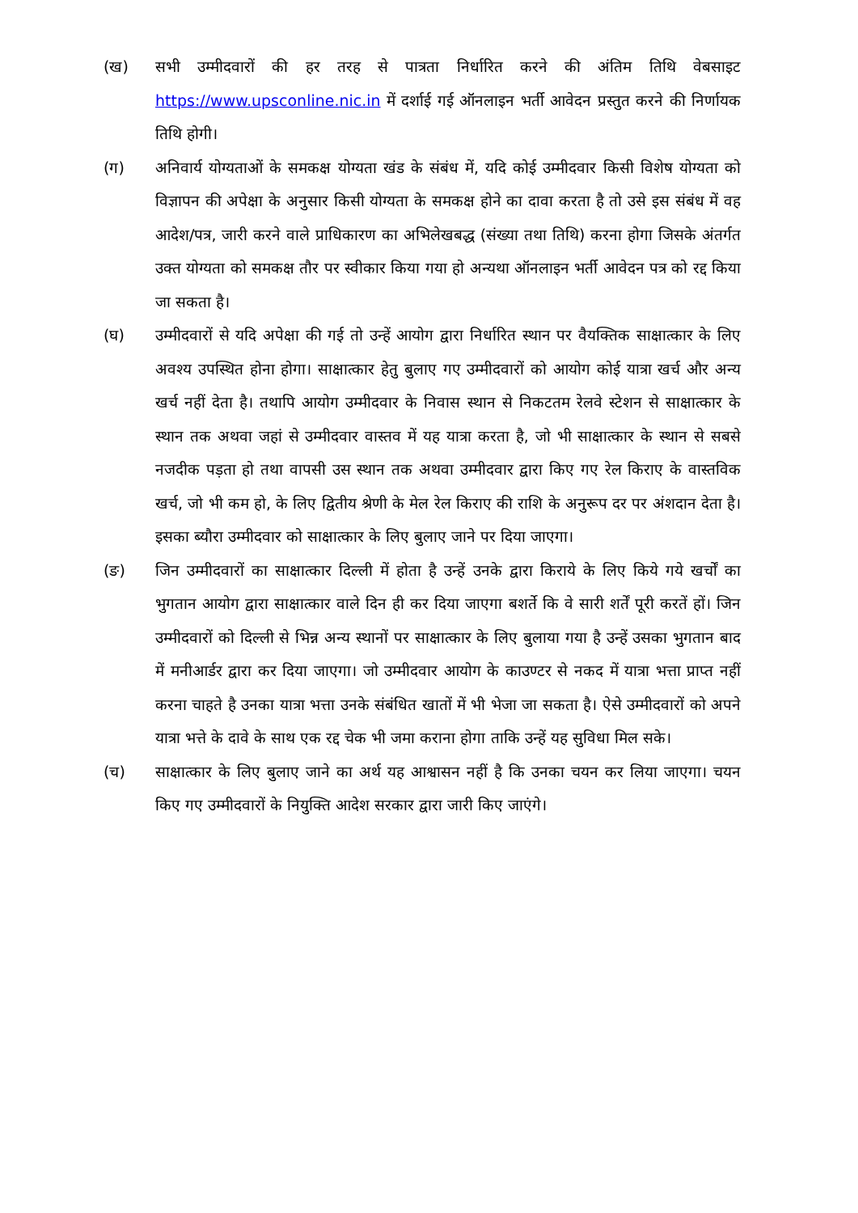(ख) सभी उम्मीदवारों की हर तरह से पात्रता निर्धारित करने की अंतिम तिथि वेबसाइट https://www.upsconline.nic.in में दर्शाई गई ऑनलाइन भर्ती आवेदन प्रस्तुत करने की निर्णायक तिथि होगी।
(ग) अनिवार्य योग्यताओं के समकक्ष योग्यता खंड के संबंध में, यदि कोई उम्मीदवार किसी विशेष योग्यता को विज्ञापन की अपेक्षा के अनुसार किसी योग्यता के समकक्ष होने का दावा करता है तो उसे इस संबंध में वह आदेश/पत्र, जारी करने वाले प्राधिकारण का अभिलेखबद्ध (संख्या तथा तिथि) करना होगा जिसके अंतर्गत उक्त योग्यता को समकक्ष तौर पर स्वीकार किया गया हो अन्यथा ऑनलाइन भर्ती आवेदन पत्र को रद्द किया जा सकता है।
(घ) उम्मीदवारों से यदि अपेक्षा की गई तो उन्हें आयोग द्वारा निर्धारित स्थान पर वैयक्तिक साक्षात्कार के लिए अवश्य उपस्थित होना होगा। साक्षात्कार हेतु बुलाए गए उम्मीदवारों को आयोग कोई यात्रा खर्च और अन्य खर्च नहीं देता है। तथापि आयोग उम्मीदवार के निवास स्थान से निकटतम रेलवे स्टेशन से साक्षात्कार के स्थान तक अथवा जहां से उम्मीदवार वास्तव में यह यात्रा करता है, जो भी साक्षात्कार के स्थान से सबसे नजदीक पड़ता हो तथा वापसी उस स्थान तक अथवा उम्मीदवार द्वारा किए गए रेल किराए के वास्तविक खर्च, जो भी कम हो, के लिए द्वितीय श्रेणी के मेल रेल किराए की राशि के अनुरूप दर पर अंशदान देता है। इसका ब्यौरा उम्मीदवार को साक्षात्कार के लिए बुलाए जाने पर दिया जाएगा।
(ङ) जिन उम्मीदवारों का साक्षात्कार दिल्ली में होता है उन्हें उनके द्वारा किराये के लिए किये गये खर्चों का भुगतान आयोग द्वारा साक्षात्कार वाले दिन ही कर दिया जाएगा बशर्ते कि वे सारी शर्तें पूरी करतें हों। जिन उम्मीदवारों को दिल्ली से भिन्न अन्य स्थानों पर साक्षात्कार के लिए बुलाया गया है उन्हें उसका भुगतान बाद में मनीआर्डर द्वारा कर दिया जाएगा। जो उम्मीदवार आयोग के काउण्टर से नकद में यात्रा भत्ता प्राप्त नहीं करना चाहते है उनका यात्रा भत्ता उनके संबंधित खातों में भी भेजा जा सकता है। ऐसे उम्मीदवारों को अपने यात्रा भत्ते के दावे के साथ एक रद्द चेक भी जमा कराना होगा ताकि उन्हें यह सुविधा मिल सके।
(च) साक्षात्कार के लिए बुलाए जाने का अर्थ यह आश्वासन नहीं है कि उनका चयन कर लिया जाएगा। चयन किए गए उम्मीदवारों के नियुक्ति आदेश सरकार द्वारा जारी किए जाएंगे।